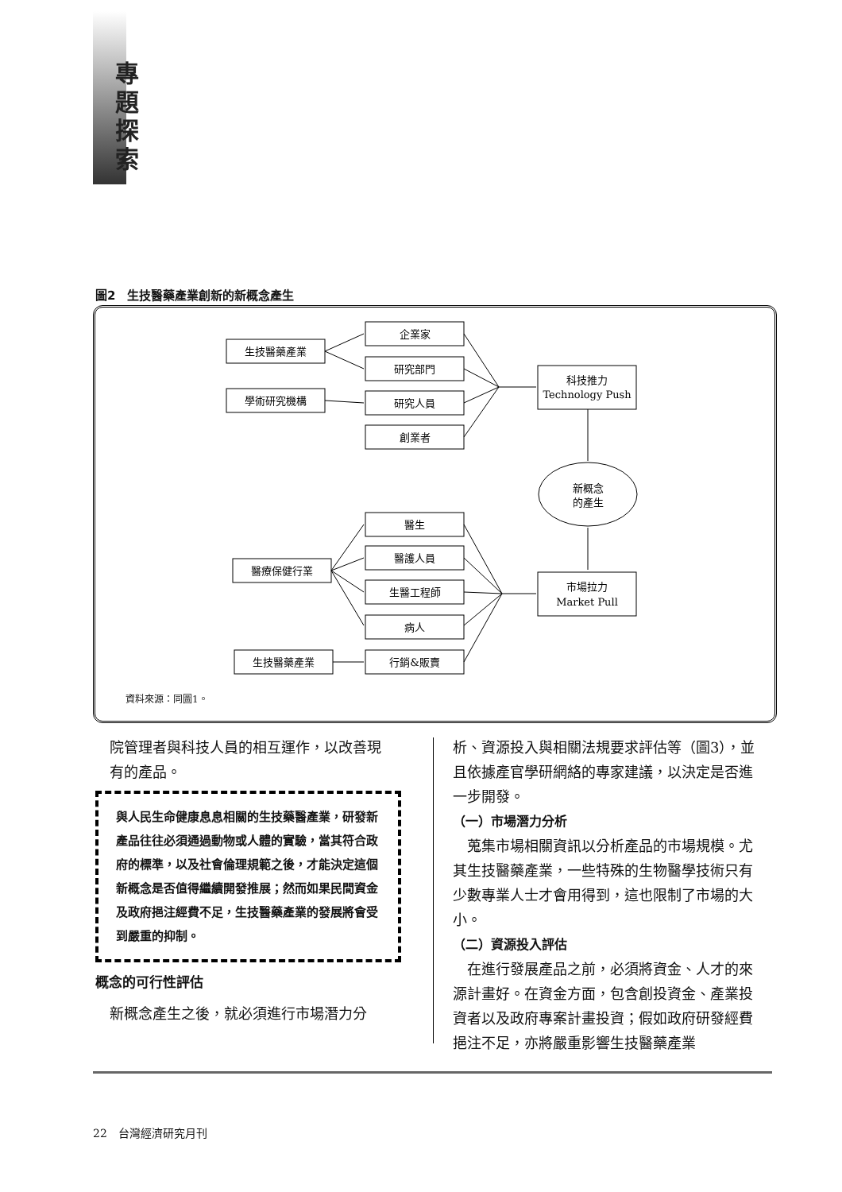專題探索
圖2　生技醫藥產業創新的新概念產生
生技醫藥產業
企業家
研究部門
學術研究機構
研究人員
創業者
科技推力
Technology Push
新概念
的產生
醫生
醫護人員
生醫工程師
病人
行銷&販賣
醫療保健行業
市場拉力
Market Pull
生技醫藥產業
資料來源：同圖1。
　院管理者與科技人員的相互運作，以改善現
　有的產品。
與人民生命健康息息相關的生技藥醫產業，研發新產品往往必須通過動物或人體的實驗，當其符合政府的標準，以及社會倫理規範之後，才能決定這個新概念是否值得繼續開發推展；然而如果民間資金及政府挹注經費不足，生技醫藥產業的發展將會受到嚴重的抑制。
概念的可行性評估
　新概念產生之後，就必須進行市場潛力分
析、資源投入與相關法規要求評估等（圖3），並且依據產官學研網絡的專家建議，以決定是否進一步開發。
（一）市場潛力分析
　蒐集市場相關資訊以分析產品的市場規模。尤其生技醫藥產業，一些特殊的生物醫學技術只有少數專業人士才會用得到，這也限制了市場的大小。
（二）資源投入評估
　在進行發展產品之前，必須將資金、人才的來源計畫好。在資金方面，包含創投資金、產業投資者以及政府專案計畫投資；假如政府研發經費挹注不足，亦將嚴重影響生技醫藥產業
22　台灣經濟研究月刊